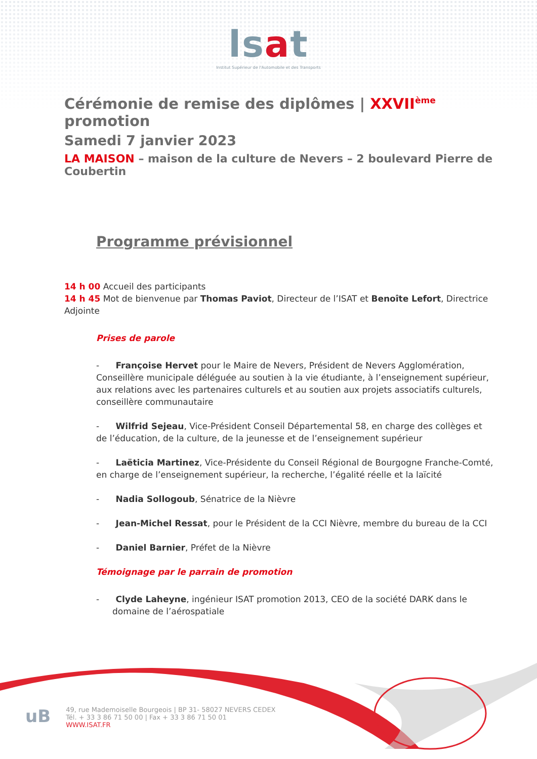lsat
Institut Supérieur de l'Automobile et des Transports
Cérémonie de remise des diplômes | XXVII<sup>ème</sup> promotion
Samedi 7 janvier 2023
LA MAISON – maison de la culture de Nevers – 2 boulevard Pierre de Coubertin
Programme prévisionnel
14 h 00 Accueil des participants
14 h 45 Mot de bienvenue par Thomas Paviot, Directeur de l’ISAT et Benoîte Lefort, Directrice Adjointe
Prises de parole
- Françoise Hervet pour le Maire de Nevers, Président de Nevers Agglomération, Conseillère municipale déléguée au soutien à la vie étudiante, à l’enseignement supérieur, aux relations avec les partenaires culturels et au soutien aux projets associatifs culturels, conseillère communautaire
- Wilfrid Sejeau, Vice-Président Conseil Départemental 58, en charge des collèges et de l’éducation, de la culture, de la jeunesse et de l’enseignement supérieur
- Laëticia Martinez, Vice-Présidente du Conseil Régional de Bourgogne Franche-Comté, en charge de l’enseignement supérieur, la recherche, l’égalité réelle et la laïcité
- Nadia Sollogoub, Sénatrice de la Nièvre
- Jean-Michel Ressat, pour le Président de la CCI Nièvre, membre du bureau de la CCI
- Daniel Barnier, Préfet de la Nièvre
Témoignage par le parrain de promotion
- Clyde Laheyne, ingénieur ISAT promotion 2013, CEO de la société DARK dans le domaine de l’aérospatiale
uB
49, rue Mademoiselle Bourgeois | BP 31- 58027 NEVERS CEDEX
Tél. + 33 3 86 71 50 00 | Fax + 33 3 86 71 50 01
WWW.ISAT.FR